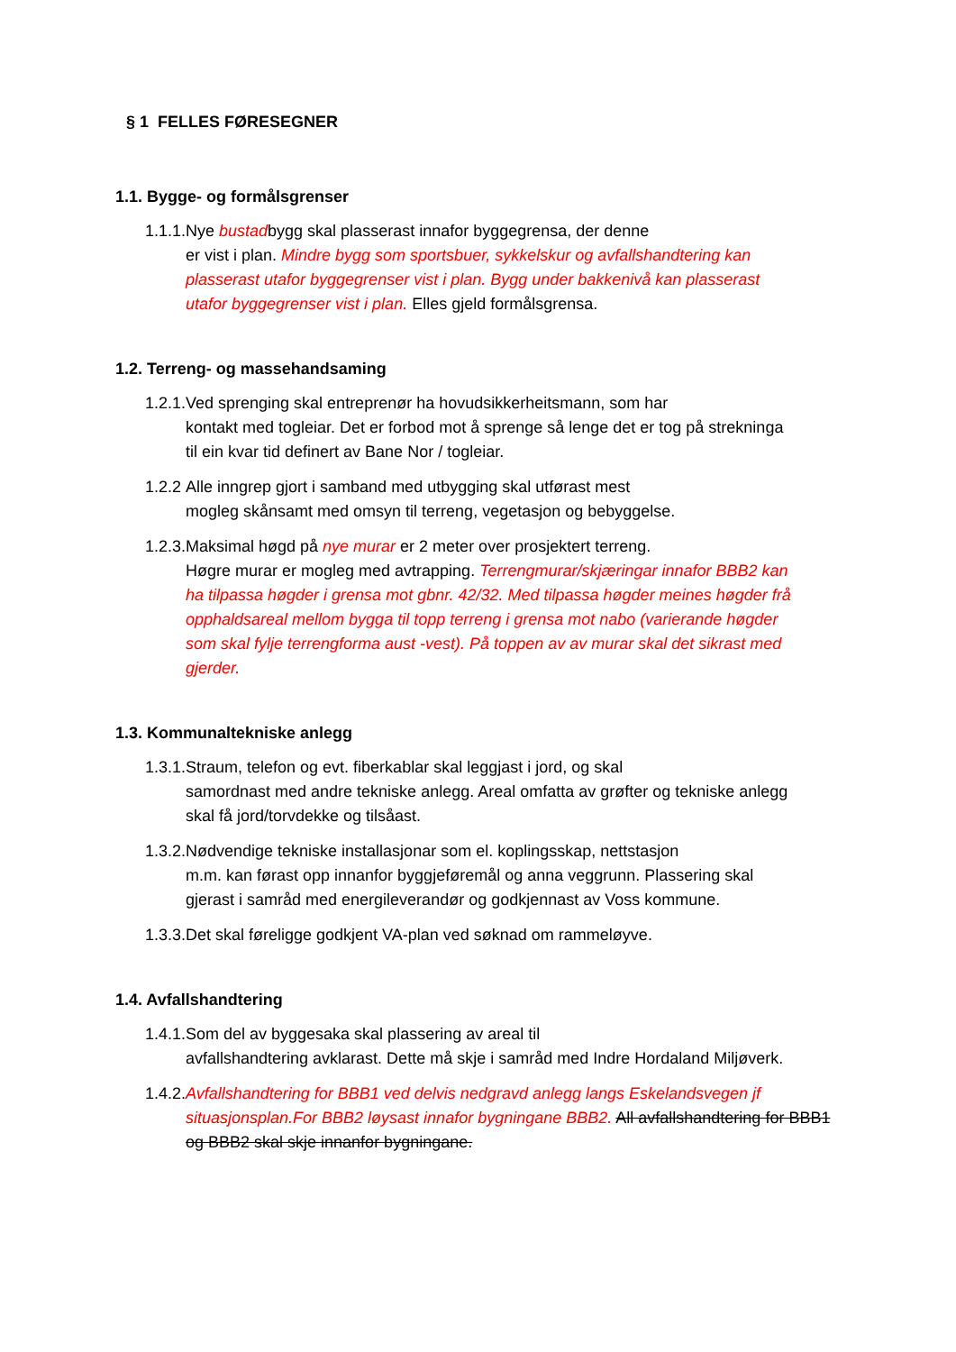§ 1 FELLES FØRESEGNER
1.1. Bygge- og formålsgrenser
1.1.1. Nye bustadbygg skal plasserast innafor byggegrensa, der denne
er vist i plan. Mindre bygg som sportsbuer, sykkelskur og avfallshandtering kan plasserast utafor byggegrenser vist i plan. Bygg under bakkenivå kan plasserast utafor byggegrenser vist i plan. Elles gjeld formålsgrensa.
1.2. Terreng- og massehandsaming
1.2.1. Ved sprenging skal entreprenør ha hovudsikkerheitsmann, som har
kontakt med togleiar. Det er forbod mot å sprenge så lenge det er tog på strekninga til ein kvar tid definert av Bane Nor / togleiar.
1.2.2 Alle inngrep gjort i samband med utbygging skal utførast mest
mogleg skånsamt med omsyn til terreng, vegetasjon og bebyggelse.
1.2.3. Maksimal høgd på nye murar er 2 meter over prosjektert terreng.
Høgre murar er mogleg med avtrapping. Terrengmurar/skjæringar innafor BBB2 kan ha tilpassa høgder i grensa mot gbnr. 42/32. Med tilpassa høgder meines høgder frå opphaldsareal mellom bygga til topp terreng i grensa mot nabo (varierande høgder som skal fylje terrengforma aust -vest). På toppen av av murar skal det sikrast med gjerder.
1.3. Kommunaltekniske anlegg
1.3.1. Straum, telefon og evt. fiberkablar skal leggjast i jord, og skal
samordnast med andre tekniske anlegg. Areal omfatta av grøfter og tekniske anlegg skal få jord/torvdekke og tilsåast.
1.3.2. Nødvendige tekniske installasjonar som el. koplingsskap, nettstasjon
m.m. kan førast opp innanfor byggjeføremål og anna veggrunn. Plassering skal gjerast i samråd med energileverandør og godkjennast av Voss kommune.
1.3.3. Det skal føreligge godkjent VA-plan ved søknad om rammeløyve.
1.4. Avfallshandtering
1.4.1. Som del av byggesaka skal plassering av areal til
avfallshandtering avklarast. Dette må skje i samråd med Indre Hordaland Miljøverk.
1.4.2.
Avfallshandtering for BBB1 ved delvis nedgravd anlegg langs Eskelandsvegen jf situasjonsplan.For BBB2 løysast innafor bygningane BBB2. All avfallshandtering for BBB1 og BBB2 skal skje innanfor bygningane.